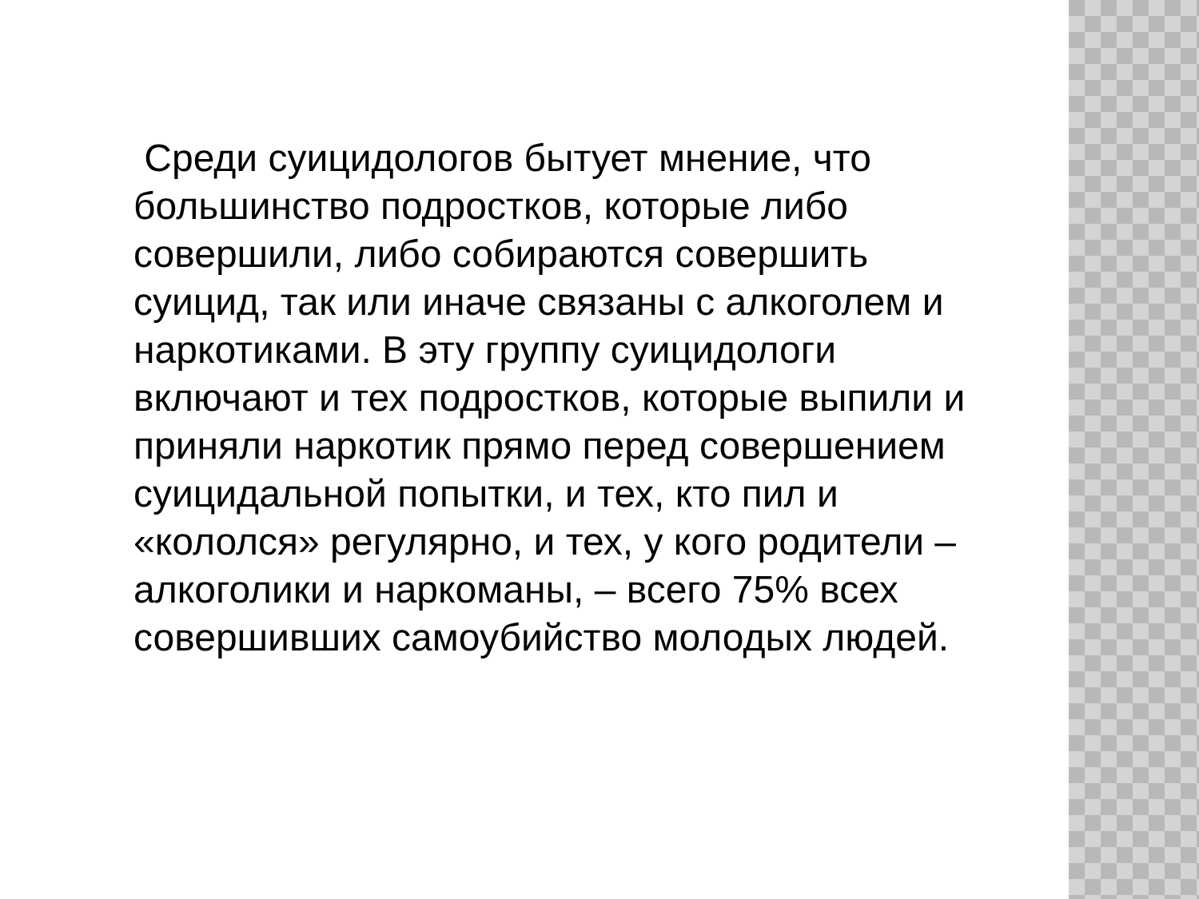Среди суицидологов бытует мнение, что большинство подростков, которые либо совершили, либо собираются совершить суицид, так или иначе связаны с алкоголем и наркотиками. В эту группу суицидологи включают и тех подростков, которые выпили и приняли наркотик прямо перед совершением суицидальной попытки, и тех, кто пил и «кололся» регулярно, и тех, у кого родители – алкоголики и наркоманы, – всего 75% всех совершивших самоубийство молодых людей.